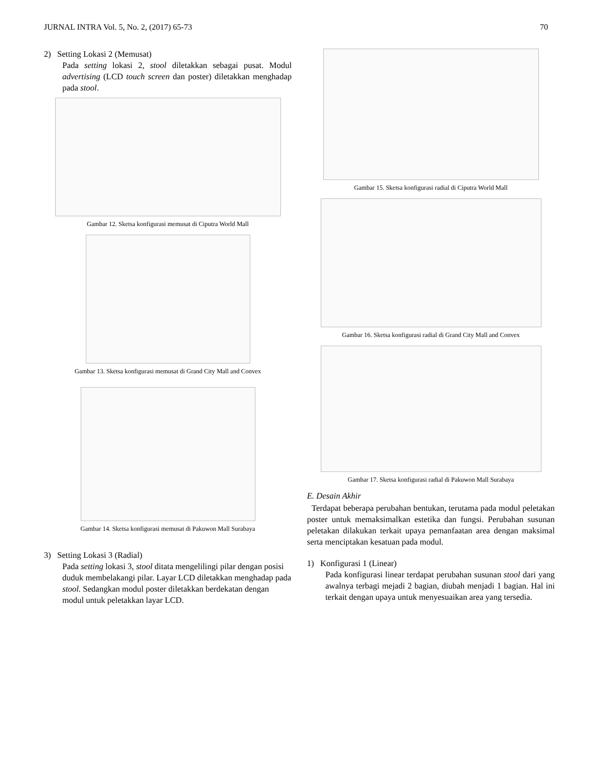JURNAL INTRA Vol. 5, No. 2, (2017) 65-73 70
2) Setting Lokasi 2 (Memusat)
Pada setting lokasi 2, stool diletakkan sebagai pusat. Modul advertising (LCD touch screen dan poster) diletakkan menghadap pada stool.
Gambar 12. Sketsa konfigurasi memusat di Ciputra World Mall
Gambar 13. Sketsa konfigurasi memusat di Grand City Mall and Convex
Gambar 14. Sketsa konfigurasi memusat di Pakuwon Mall Surabaya
3) Setting Lokasi 3 (Radial)
Pada setting lokasi 3, stool ditata mengelilingi pilar dengan posisi duduk membelakangi pilar. Layar LCD diletakkan menghadap pada stool. Sedangkan modul poster diletakkan berdekatan dengan modul untuk peletakkan layar LCD.
Gambar 15. Sketsa konfigurasi radial di Ciputra World Mall
Gambar 16. Sketsa konfigurasi radial di Grand City Mall and Convex
Gambar 17. Sketsa konfigurasi radial di Pakuwon Mall Surabaya
E. Desain Akhir
Terdapat beberapa perubahan bentukan, terutama pada modul peletakan poster untuk memaksimalkan estetika dan fungsi. Perubahan susunan peletakan dilakukan terkait upaya pemanfaatan area dengan maksimal serta menciptakan kesatuan pada modul.
1) Konfigurasi 1 (Linear)
Pada konfigurasi linear terdapat perubahan susunan stool dari yang awalnya terbagi mejadi 2 bagian, diubah menjadi 1 bagian. Hal ini terkait dengan upaya untuk menyesuaikan area yang tersedia.